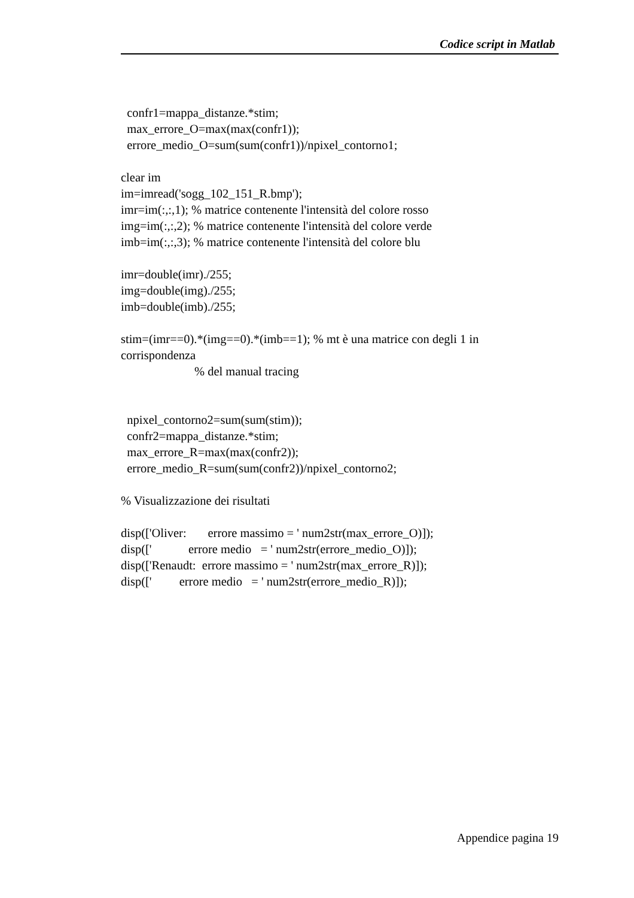Codice script in Matlab
confr1=mappa_distanze.*stim; max_errore_O=max(max(confr1)); errore_medio_O=sum(sum(confr1))/npixel_contorno1; clear im im=imread('sogg_102_151_R.bmp'); imr=im(:,:,1); % matrice contenente l'intensità del colore rosso img=im(:,:,2); % matrice contenente l'intensità del colore verde imb=im(:,:,3); % matrice contenente l'intensità del colore blu imr=double(imr)./255; img=double(img)./255; imb=double(imb)./255; stim=(imr==0).*(img==0).*(imb==1); % mt è una matrice con degli 1 in corrispondenza % del manual tracing npixel_contorno2=sum(sum(stim)); confr2=mappa_distanze.*stim; max_errore_R=max(max(confr2)); errore_medio_R=sum(sum(confr2))/npixel_contorno2; % Visualizzazione dei risultati disp(['Oliver: errore massimo = ' num2str(max_errore_O)]); disp([' errore medio = ' num2str(errore_medio_O)]); disp(['Renaudt: errore massimo = ' num2str(max_errore_R)]); disp([' errore medio = ' num2str(errore_medio_R)]);
Appendice pagina 19